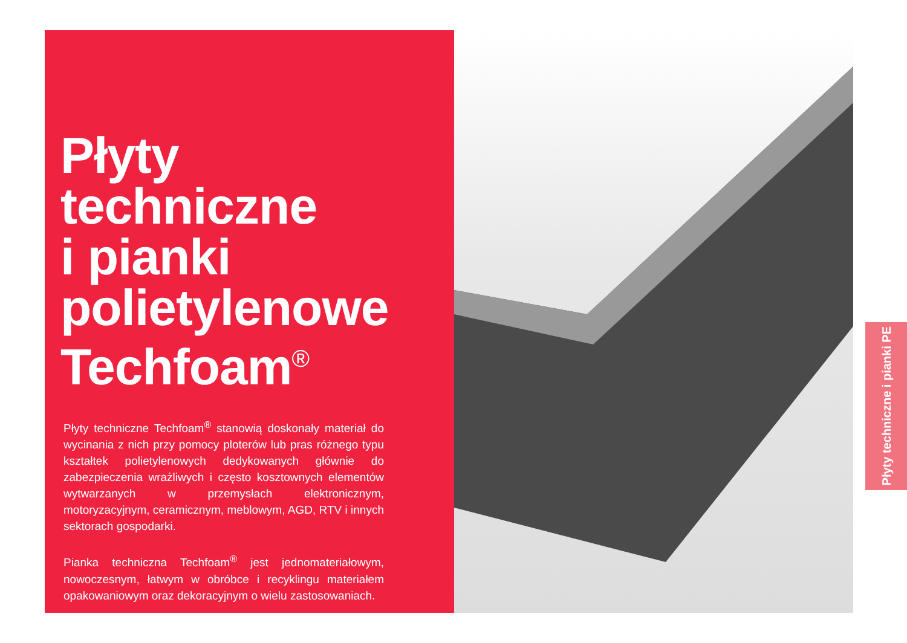Płyty
techniczne
i pianki
polietylenowe
Techfoam<sup>®</sup>
Płyty techniczne Techfoam<sup>®</sup> stanowią doskonały materiał do wycinania z nich przy pomocy ploterów lub pras różnego typu kształtek polietylenowych dedykowanych głównie do zabezpieczenia wrażliwych i często kosztownych elementów wytwarzanych w przemysłach elektronicznym, motoryzacyjnym, ceramicznym, meblowym, AGD, RTV i innych sektorach gospodarki.
Pianka techniczna Techfoam<sup>®</sup> jest jednomateriałowym, nowoczesnym, łatwym w obróbce i recyklingu materiałem opakowaniowym oraz dekoracyjnym o wielu zastosowaniach.
Płyty techniczne i pianki PE